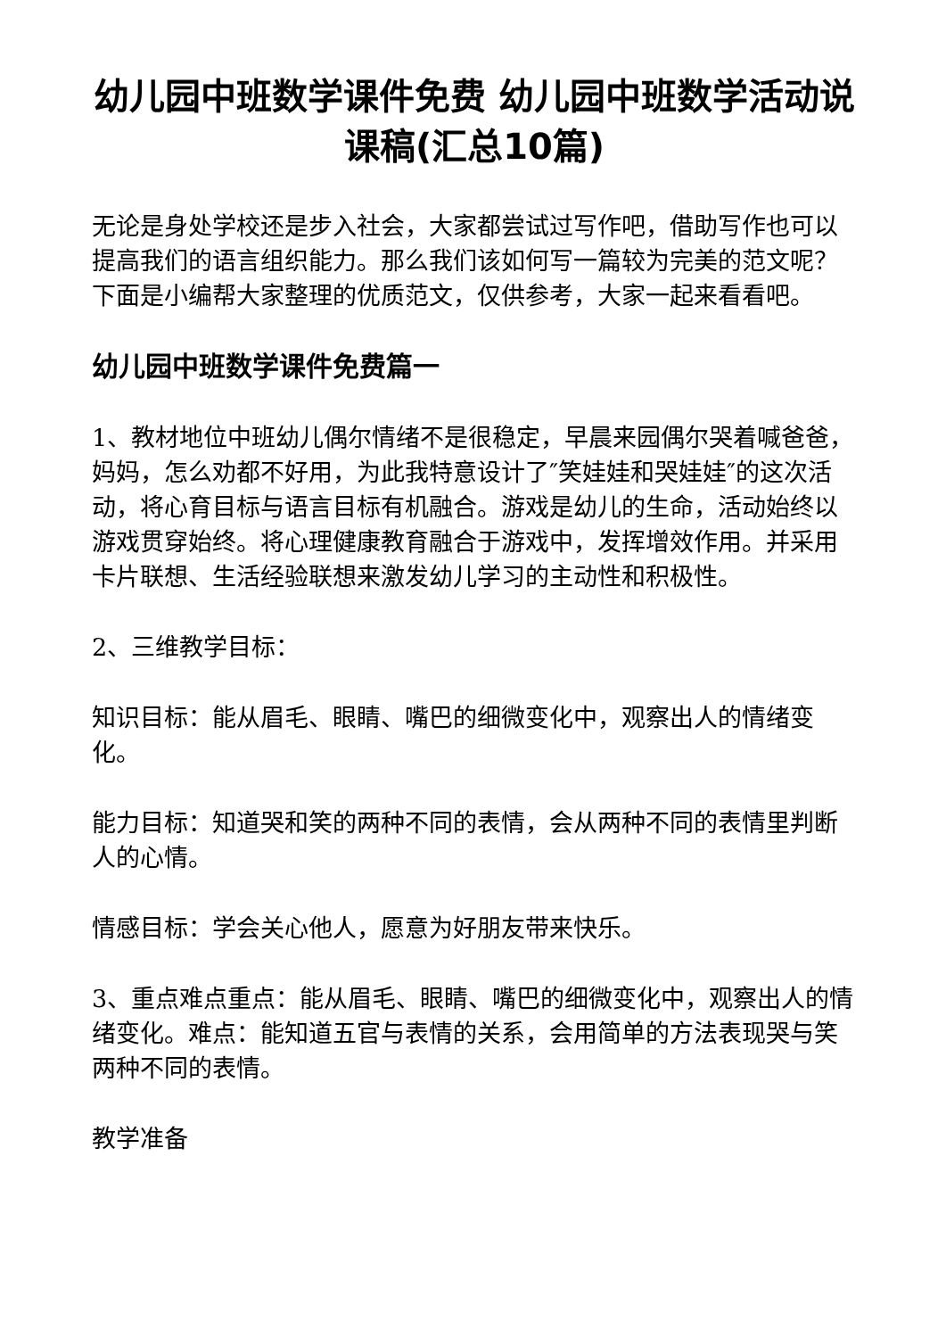幼儿园中班数学课件免费 幼儿园中班数学活动说课稿(汇总10篇)
无论是身处学校还是步入社会，大家都尝试过写作吧，借助写作也可以提高我们的语言组织能力。那么我们该如何写一篇较为完美的范文呢？下面是小编帮大家整理的优质范文，仅供参考，大家一起来看看吧。
幼儿园中班数学课件免费篇一
1、教材地位中班幼儿偶尔情绪不是很稳定，早晨来园偶尔哭着喊爸爸，妈妈，怎么劝都不好用，为此我特意设计了″笑娃娃和哭娃娃″的这次活动，将心育目标与语言目标有机融合。游戏是幼儿的生命，活动始终以游戏贯穿始终。将心理健康教育融合于游戏中，发挥增效作用。并采用卡片联想、生活经验联想来激发幼儿学习的主动性和积极性。
2、三维教学目标：
知识目标：能从眉毛、眼睛、嘴巴的细微变化中，观察出人的情绪变化。
能力目标：知道哭和笑的两种不同的表情，会从两种不同的表情里判断人的心情。
情感目标：学会关心他人，愿意为好朋友带来快乐。
3、重点难点重点：能从眉毛、眼睛、嘴巴的细微变化中，观察出人的情绪变化。难点：能知道五官与表情的关系，会用简单的方法表现哭与笑两种不同的表情。
教学准备